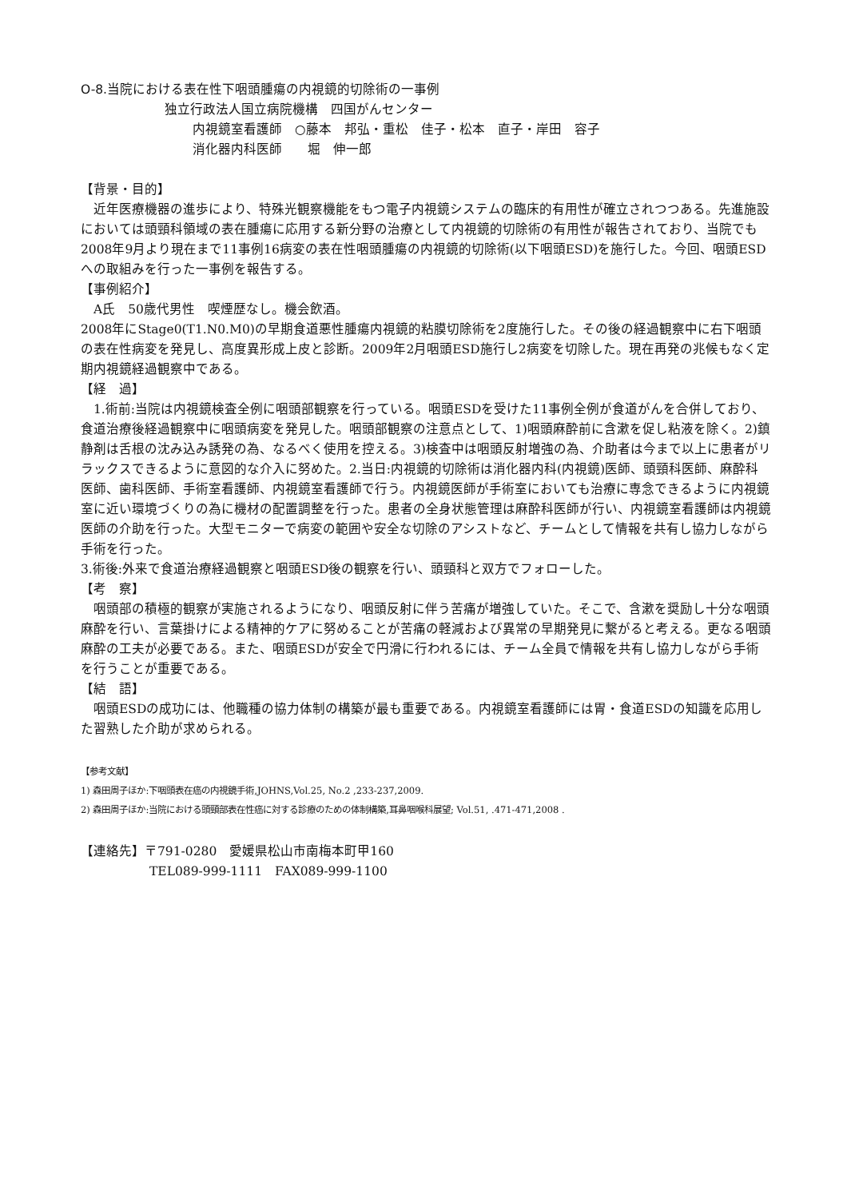O-8.当院における表在性下咽頭腫瘍の内視鏡的切除術の一事例
独立行政法人国立病院機構　四国がんセンター
内視鏡室看護師　○藤本　邦弘・重松　佳子・松本　直子・岸田　容子
消化器内科医師　　堀　伸一郎
【背景・目的】
　近年医療機器の進歩により、特殊光観察機能をもつ電子内視鏡システムの臨床的有用性が確立されつつある。先進施設においては頭頸科領域の表在腫瘍に応用する新分野の治療として内視鏡的切除術の有用性が報告されており、当院でも2008年9月より現在まで11事例16病変の表在性咽頭腫瘍の内視鏡的切除術(以下咽頭ESD)を施行した。今回、咽頭ESDへの取組みを行った一事例を報告する。
【事例紹介】
　A氏　50歳代男性　喫煙歴なし。機会飲酒。
2008年にStage0(T1.N0.M0)の早期食道悪性腫瘍内視鏡的粘膜切除術を2度施行した。その後の経過観察中に右下咽頭の表在性病変を発見し、高度異形成上皮と診断。2009年2月咽頭ESD施行し2病変を切除した。現在再発の兆候もなく定期内視鏡経過観察中である。
【経　過】
　1.術前:当院は内視鏡検査全例に咽頭部観察を行っている。咽頭ESDを受けた11事例全例が食道がんを合併しており、食道治療後経過観察中に咽頭病変を発見した。咽頭部観察の注意点として、1)咽頭麻酔前に含漱を促し粘液を除く。2)鎮静剤は舌根の沈み込み誘発の為、なるべく使用を控える。3)検査中は咽頭反射増強の為、介助者は今まで以上に患者がリラックスできるように意図的な介入に努めた。2.当日:内視鏡的切除術は消化器内科(内視鏡)医師、頭頸科医師、麻酔科医師、歯科医師、手術室看護師、内視鏡室看護師で行う。内視鏡医師が手術室においても治療に専念できるように内視鏡室に近い環境づくりの為に機材の配置調整を行った。患者の全身状態管理は麻酔科医師が行い、内視鏡室看護師は内視鏡医師の介助を行った。大型モニターで病変の範囲や安全な切除のアシストなど、チームとして情報を共有し協力しながら手術を行った。
3.術後:外来で食道治療経過観察と咽頭ESD後の観察を行い、頭頸科と双方でフォローした。
【考　察】
　咽頭部の積極的観察が実施されるようになり、咽頭反射に伴う苦痛が増強していた。そこで、含漱を奨励し十分な咽頭麻酔を行い、言葉掛けによる精神的ケアに努めることが苦痛の軽減および異常の早期発見に繋がると考える。更なる咽頭麻酔の工夫が必要である。また、咽頭ESDが安全で円滑に行われるには、チーム全員で情報を共有し協力しながら手術を行うことが重要である。
【結　語】
　咽頭ESDの成功には、他職種の協力体制の構築が最も重要である。内視鏡室看護師には胃・食道ESDの知識を応用した習熟した介助が求められる。
【参考文献】
1) 森田周子ほか:下咽頭表在癌の内視鏡手術,JOHNS,Vol.25, No.2 ,233-237,2009.
2) 森田周子ほか:当院における頭頸部表在性癌に対する診療のための体制構築,耳鼻咽喉科展望; Vol.51, .471-471,2008 .
【連絡先】〒791-0280　愛媛県松山市南梅本町甲160
TEL089-999-1111　FAX089-999-1100